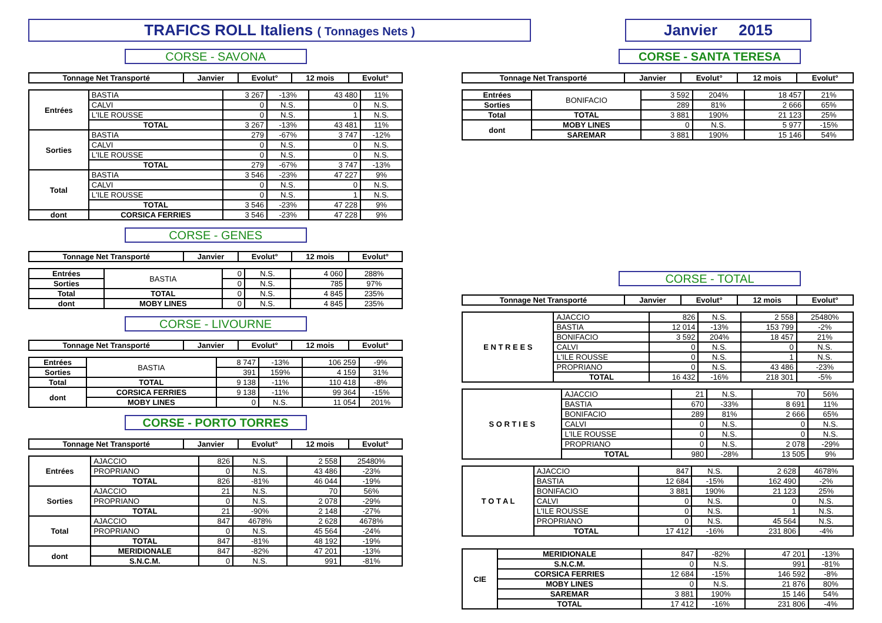TRAFICS ROLL Italiens ( Tonnages Nets )
Janvier 2015
CORSE - SAVONA
| Tonnage Net Transporté | Janvier | Evolut° | 12 mois | Evolut° |
| --- | --- | --- | --- | --- |
| Entrées | BASTIA | 3 267 | -13% | 43 480 | 11% |
| | CALVI | 0 | N.S. | 0 | N.S. |
| | L'ILE ROUSSE | 0 | N.S. | 1 | N.S. |
| | TOTAL | 3 267 | -13% | 43 481 | 11% |
| Sorties | BASTIA | 279 | -67% | 3 747 | -12% |
| | CALVI | 0 | N.S. | 0 | N.S. |
| | L'ILE ROUSSE | 0 | N.S. | 0 | N.S. |
| | TOTAL | 279 | -67% | 3 747 | -13% |
| Total | BASTIA | 3 546 | -23% | 47 227 | 9% |
| | CALVI | 0 | N.S. | 0 | N.S. |
| | L'ILE ROUSSE | 0 | N.S. | 1 | N.S. |
| | TOTAL | 3 546 | -23% | 47 228 | 9% |
| dont | CORSICA FERRIES | 3 546 | -23% | 47 228 | 9% |
CORSE - GENES
| Tonnage Net Transporté | Janvier | Evolut° | 12 mois | Evolut° |
| --- | --- | --- | --- | --- |
| Entrées | BASTIA | 0 | N.S. | 4 060 | 288% |
| Sorties | | 0 | N.S. | 785 | 97% |
| Total | TOTAL | 0 | N.S. | 4 845 | 235% |
| dont | MOBY LINES | 0 | N.S. | 4 845 | 235% |
CORSE - LIVOURNE
| Tonnage Net Transporté | Janvier | Evolut° | 12 mois | Evolut° |
| --- | --- | --- | --- | --- |
| Entrées | BASTIA | 8 747 | -13% | 106 259 | -9% |
| Sorties | | 391 | 159% | 4 159 | 31% |
| Total | TOTAL | 9 138 | -11% | 110 418 | -8% |
| dont | CORSICA FERRIES | 9 138 | -11% | 99 364 | -15% |
| | MOBY LINES | 0 | N.S. | 11 054 | 201% |
CORSE - PORTO TORRES
| Tonnage Net Transporté | Janvier | Evolut° | 12 mois | Evolut° |
| --- | --- | --- | --- | --- |
| Entrées | AJACCIO | 826 | N.S. | 2 558 | 25480% |
| | PROPRIANO | 0 | N.S. | 43 486 | -23% |
| | TOTAL | 826 | -81% | 46 044 | -19% |
| Sorties | AJACCIO | 21 | N.S. | 70 | 56% |
| | PROPRIANO | 0 | N.S. | 2 078 | -29% |
| | TOTAL | 21 | -90% | 2 148 | -27% |
| Total | AJACCIO | 847 | 4678% | 2 628 | 4678% |
| | PROPRIANO | 0 | N.S. | 45 564 | -24% |
| | TOTAL | 847 | -81% | 48 192 | -19% |
| dont | MERIDIONALE | 847 | -82% | 47 201 | -13% |
| | S.N.C.M. | 0 | N.S. | 991 | -81% |
CORSE - SANTA TERESA
| Tonnage Net Transporté | Janvier | Evolut° | 12 mois | Evolut° |
| --- | --- | --- | --- | --- |
| Entrées | BONIFACIO | 3 592 | 204% | 18 457 | 21% |
| Sorties | | 289 | 81% | 2 666 | 65% |
| Total | TOTAL | 3 881 | 190% | 21 123 | 25% |
| dont | MOBY LINES | 0 | N.S. | 5 977 | -15% |
| | SAREMAR | 3 881 | 190% | 15 146 | 54% |
CORSE - TOTAL
| Tonnage Net Transporté | Janvier | Evolut° | 12 mois | Evolut° |
| --- | --- | --- | --- | --- |
| E N T R E E S | AJACCIO | 826 | N.S. | 2 558 | 25480% |
| | BASTIA | 12 014 | -13% | 153 799 | -2% |
| | BONIFACIO | 3 592 | 204% | 18 457 | 21% |
| | CALVI | 0 | N.S. | 0 | N.S. |
| | L'ILE ROUSSE | 0 | N.S. | 1 | N.S. |
| | PROPRIANO | 0 | N.S. | 43 486 | -23% |
| | TOTAL | 16 432 | -16% | 218 301 | -5% |
| S O R T I E S | AJACCIO | 21 | N.S. | 70 | 56% |
| | BASTIA | 670 | -33% | 8 691 | 11% |
| | BONIFACIO | 289 | 81% | 2 666 | 65% |
| | CALVI | 0 | N.S. | 0 | N.S. |
| | L'ILE ROUSSE | 0 | N.S. | 0 | N.S. |
| | PROPRIANO | 0 | N.S. | 2 078 | -29% |
| | TOTAL | 980 | -28% | 13 505 | 9% |
| T O T A L | AJACCIO | 847 | N.S. | 2 628 | 4678% |
| | BASTIA | 12 684 | -15% | 162 490 | -2% |
| | BONIFACIO | 3 881 | 190% | 21 123 | 25% |
| | CALVI | 0 | N.S. | 0 | N.S. |
| | L'ILE ROUSSE | 0 | N.S. | 1 | N.S. |
| | PROPRIANO | 0 | N.S. | 45 564 | N.S. |
| | TOTAL | 17 412 | -16% | 231 806 | -4% |
| CIE | MERIDIONALE | 847 | -82% | 47 201 | -13% |
| | S.N.C.M. | 0 | N.S. | 991 | -81% |
| | CORSICA FERRIES | 12 684 | -15% | 146 592 | -8% |
| | MOBY LINES | 0 | N.S. | 21 876 | 80% |
| | SAREMAR | 3 881 | 190% | 15 146 | 54% |
| | TOTAL | 17 412 | -16% | 231 806 | -4% |